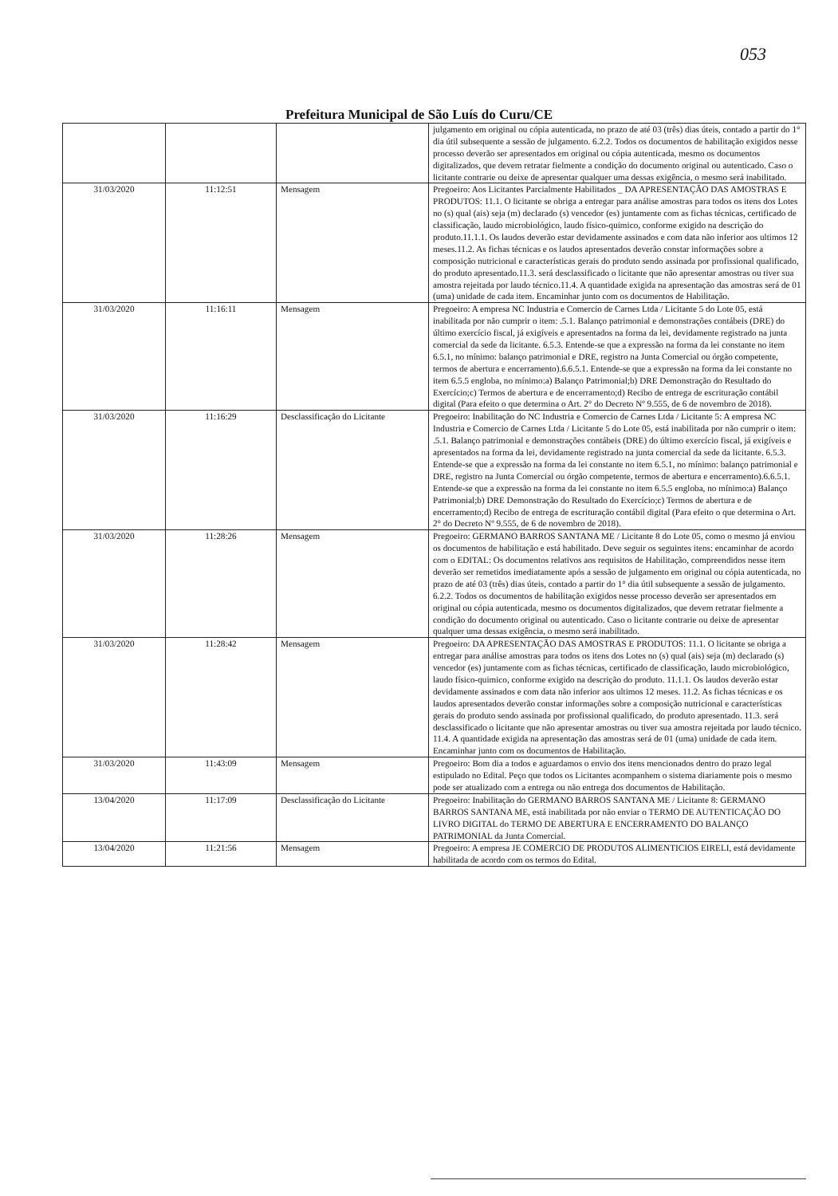053
Prefeitura Municipal de São Luís do Curu/CE
| | | | julgamento em original ou cópia autenticada, no prazo de até 03 (três) dias úteis, contado a partir do 1° dia útil subsequente a sessão de julgamento. 6.2.2. Todos os documentos de habilitação exigidos nesse processo deverão ser apresentados em original ou cópia autenticada, mesmo os documentos digitalizados, que devem retratar fielmente a condição do documento original ou autenticado. Caso o licitante contrarie ou deixe de apresentar qualquer uma dessas exigência, o mesmo será inabilitado. |
| 31/03/2020 | 11:12:51 | Mensagem | Pregoeiro: Aos Licitantes Parcialmente Habilitados _ DA APRESENTAÇÃO DAS AMOSTRAS E PRODUTOS: 11.1. O licitante se obriga a entregar para análise amostras para todos os itens dos Lotes no (s) qual (ais) seja (m) declarado (s) vencedor (es) juntamente com as fichas técnicas, certificado de classificação, laudo microbiológico, laudo físico-quimico, conforme exigido na descrição do produto.11.1.1. Os laudos deverão estar devidamente assinados e com data não inferior aos ultimos 12 meses.11.2. As fichas técnicas e os laudos apresentados deverão constar informações sobre a composição nutricional e características gerais do produto sendo assinada por profissional qualificado, do produto apresentado.11.3. será desclassificado o licitante que não apresentar amostras ou tiver sua amostra rejeitada por laudo técnico.11.4. A quantidade exigida na apresentação das amostras será de 01 (uma) unidade de cada item. Encaminhar junto com os documentos de Habilitação. |
| 31/03/2020 | 11:16:11 | Mensagem | Pregoeiro: A empresa NC Industria e Comercio de Carnes Ltda / Licitante 5 do Lote 05, está inabilitada por não cumprir o item: .5.1. Balanço patrimonial e demonstrações contábeis (DRE) do último exercício fiscal, já exigíveis e apresentados na forma da lei, devidamente registrado na junta comercial da sede da licitante. 6.5.3. Entende-se que a expressão na forma da lei constante no item 6.5.1, no mínimo: balanço patrimonial e DRE, registro na Junta Comercial ou órgão competente, termos de abertura e encerramento).6.6.5.1. Entende-se que a expressão na forma da lei constante no item 6.5.5 engloba, no mínimo:a) Balanço Patrimonial;b) DRE Demonstração do Resultado do Exercício;c) Termos de abertura e de encerramento;d) Recibo de entrega de escrituração contábil digital (Para efeito o que determina o Art. 2° do Decreto Nº 9.555, de 6 de novembro de 2018). |
| 31/03/2020 | 11:16:29 | Desclassificação do Licitante | Pregoeiro: Inabilitação do NC Industria e Comercio de Carnes Ltda / Licitante 5: A empresa NC Industria e Comercio de Carnes Ltda / Licitante 5 do Lote 05, está inabilitada por não cumprir o item: .5.1. Balanço patrimonial e demonstrações contábeis (DRE) do último exercício fiscal, já exigíveis e apresentados na forma da lei, devidamente registrado na junta comercial da sede da licitante. 6.5.3. Entende-se que a expressão na forma da lei constante no item 6.5.1, no mínimo: balanço patrimonial e DRE, registro na Junta Comercial ou órgão competente, termos de abertura e encerramento).6.6.5.1. Entende-se que a expressão na forma da lei constante no item 6.5.5 engloba, no mínimo:a) Balanço Patrimonial;b) DRE Demonstração do Resultado do Exercício;c) Termos de abertura e de encerramento;d) Recibo de entrega de escrituração contábil digital (Para efeito o que determina o Art. 2° do Decreto Nº 9.555, de 6 de novembro de 2018). |
| 31/03/2020 | 11:28:26 | Mensagem | Pregoeiro: GERMANO BARROS SANTANA ME / Licitante 8 do Lote 05, como o mesmo já enviou os documentos de habilitação e está habilitado. Deve seguir os seguintes itens: encaminhar de acordo com o EDITAL: Os documentos relativos aos requisitos de Habilitação, compreendidos nesse item deverão ser remetidos imediatamente após a sessão de julgamento em original ou cópia autenticada, no prazo de até 03 (três) dias úteis, contado a partir do 1° dia útil subsequente a sessão de julgamento. 6.2.2. Todos os documentos de habilitação exigidos nesse processo deverão ser apresentados em original ou cópia autenticada, mesmo os documentos digitalizados, que devem retratar fielmente a condição do documento original ou autenticado. Caso o licitante contrarie ou deixe de apresentar qualquer uma dessas exigência, o mesmo será inabilitado. |
| 31/03/2020 | 11:28:42 | Mensagem | Pregoeiro: DA APRESENTAÇÃO DAS AMOSTRAS E PRODUTOS: 11.1. O licitante se obriga a entregar para análise amostras para todos os itens dos Lotes no (s) qual (ais) seja (m) declarado (s) vencedor (es) juntamente com as fichas técnicas, certificado de classificação, laudo microbiológico, laudo físico-quimico, conforme exigido na descrição do produto. 11.1.1. Os laudos deverão estar devidamente assinados e com data não inferior aos ultimos 12 meses. 11.2. As fichas técnicas e os laudos apresentados deverão constar informações sobre a composição nutricional e características gerais do produto sendo assinada por profissional qualificado, do produto apresentado. 11.3. será desclassificado o licitante que não apresentar amostras ou tiver sua amostra rejeitada por laudo técnico. 11.4. A quantidade exigida na apresentação das amostras será de 01 (uma) unidade de cada item. Encaminhar junto com os documentos de Habilitação. |
| 31/03/2020 | 11:43:09 | Mensagem | Pregoeiro: Bom dia a todos e aguardamos o envio dos itens mencionados dentro do prazo legal estipulado no Edital. Peço que todos os Licitantes acompanhem o sistema diariamente pois o mesmo pode ser atualizado com a entrega ou não entrega dos documentos de Habilitação. |
| 13/04/2020 | 11:17:09 | Desclassificação do Licitante | Pregoeiro: Inabilitação do GERMANO BARROS SANTANA ME / Licitante 8: GERMANO BARROS SANTANA ME, está inabilitada por não enviar o TERMO DE AUTENTICAÇÃO DO LIVRO DIGITAL do TERMO DE ABERTURA E ENCERRAMENTO DO BALANÇO PATRIMONIAL da Junta Comercial. |
| 13/04/2020 | 11:21:56 | Mensagem | Pregoeiro: A empresa JE COMERCIO DE PRODUTOS ALIMENTICIOS EIRELI, está devidamente habilitada de acordo com os termos do Edital. |